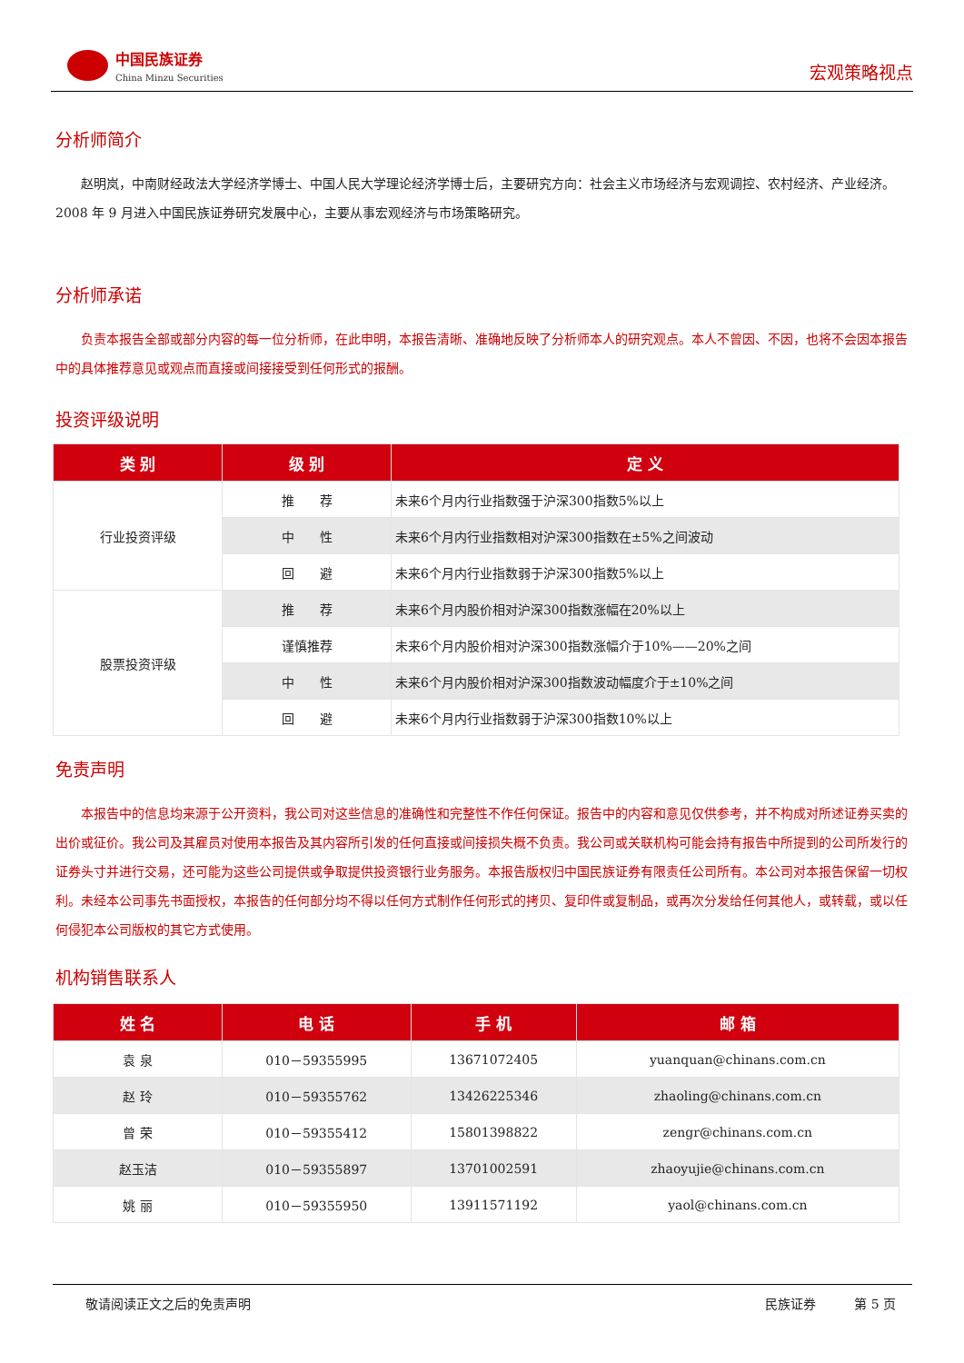中国民族证券
China Minzu Securities
宏观策略视点
分析师简介
赵明岚，中南财经政法大学经济学博士、中国人民大学理论经济学博士后，主要研究方向：社会主义市场经济与宏观调控、农村经济、产业经济。2008 年 9 月进入中国民族证券研究发展中心，主要从事宏观经济与市场策略研究。
分析师承诺
负责本报告全部或部分内容的每一位分析师，在此申明，本报告清晰、准确地反映了分析师本人的研究观点。本人不曾因、不因，也将不会因本报告中的具体推荐意见或观点而直接或间接接受到任何形式的报酬。
投资评级说明
| 类 别 | 级 别 | 定 义 |
| --- | --- | --- |
| 行业投资评级 | 推 荐 | 未来6个月内行业指数强于沪深300指数5%以上 |
| | 中 性 | 未来6个月内行业指数相对沪深300指数在±5%之间波动 |
| | 回 避 | 未来6个月内行业指数弱于沪深300指数5%以上 |
| 股票投资评级 | 推 荐 | 未来6个月内股价相对沪深300指数涨幅在20%以上 |
| | 谨慎推荐 | 未来6个月内股价相对沪深300指数涨幅介于10%——20%之间 |
| | 中 性 | 未来6个月内股价相对沪深300指数波动幅度介于±10%之间 |
| | 回 避 | 未来6个月内行业指数弱于沪深300指数10%以上 |
免责声明
本报告中的信息均来源于公开资料，我公司对这些信息的准确性和完整性不作任何保证。报告中的内容和意见仅供参考，并不构成对所述证券买卖的出价或征价。我公司及其雇员对使用本报告及其内容所引发的任何直接或间接损失概不负责。我公司或关联机构可能会持有报告中所提到的公司所发行的证券头寸并进行交易，还可能为这些公司提供或争取提供投资银行业务服务。本报告版权归中国民族证券有限责任公司所有。本公司对本报告保留一切权利。未经本公司事先书面授权，本报告的任何部分均不得以任何方式制作任何形式的拷贝、复印件或复制品，或再次分发给任何其他人，或转载，或以任何侵犯本公司版权的其它方式使用。
机构销售联系人
| 姓 名 | 电 话 | 手 机 | 邮 箱 |
| --- | --- | --- | --- |
| 袁 泉 | 010－59355995 | 13671072405 | yuanquan@chinans.com.cn |
| 赵 玲 | 010－59355762 | 13426225346 | zhaoling@chinans.com.cn |
| 曾 荣 | 010－59355412 | 15801398822 | zengr@chinans.com.cn |
| 赵玉洁 | 010－59355897 | 13701002591 | zhaoyujie@chinans.com.cn |
| 姚 丽 | 010－59355950 | 13911571192 | yaol@chinans.com.cn |
敬请阅读正文之后的免责声明 民族证券　　　第 5 页